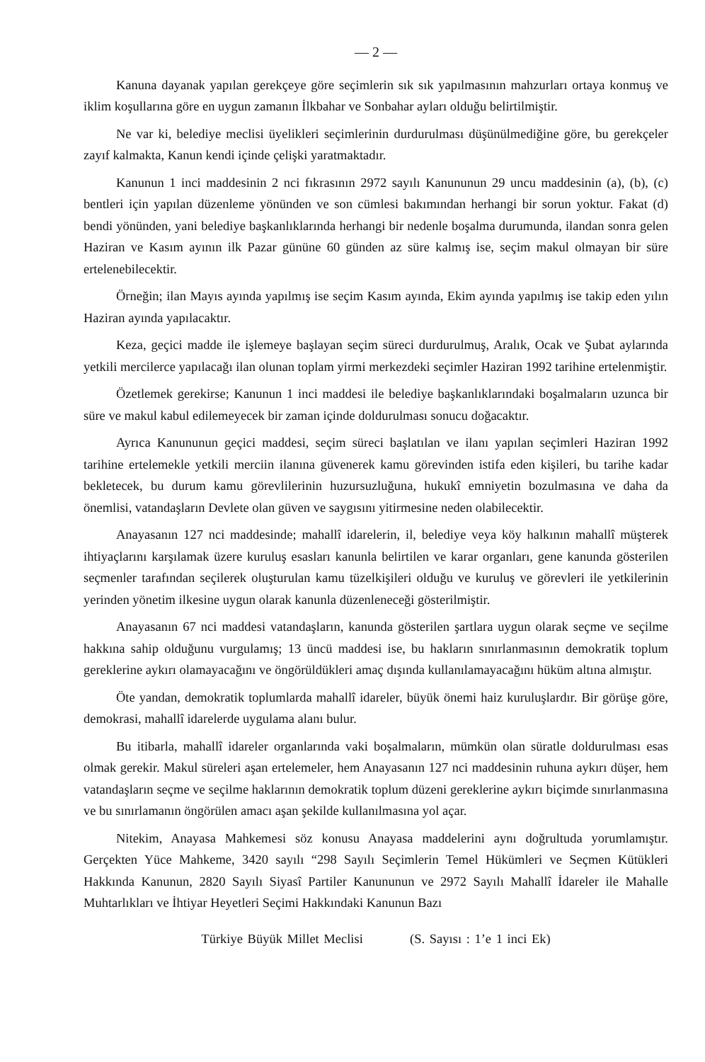— 2 —
Kanuna dayanak yapılan gerekçeye göre seçimlerin sık sık yapılmasının mahzurları ortaya konmuş ve iklim koşullarına göre en uygun zamanın İlkbahar ve Sonbahar ayları olduğu belirtilmiştir.
Ne var ki, belediye meclisi üyelikleri seçimlerinin durdurulması düşünülmediğine göre, bu gerekçeler zayıf kalmakta, Kanun kendi içinde çelişki yaratmaktadır.
Kanunun 1 inci maddesinin 2 nci fıkrasının 2972 sayılı Kanununun 29 uncu maddesinin (a), (b), (c) bentleri için yapılan düzenleme yönünden ve son cümlesi bakımından herhangi bir sorun yoktur. Fakat (d) bendi yönünden, yani belediye başkanlıklarında herhangi bir nedenle boşalma durumunda, ilandan sonra gelen Haziran ve Kasım ayının ilk Pazar gününe 60 günden az süre kalmış ise, seçim makul olmayan bir süre ertelenebilecektir.
Örneğin; ilan Mayıs ayında yapılmış ise seçim Kasım ayında, Ekim ayında yapılmış ise takip eden yılın Haziran ayında yapılacaktır.
Keza, geçici madde ile işlemeye başlayan seçim süreci durdurulmuş, Aralık, Ocak ve Şubat aylarında yetkili mercilerce yapılacağı ilan olunan toplam yirmi merkezdeki seçimler Haziran 1992 tarihine ertelenmiştir.
Özetlemek gerekirse; Kanunun 1 inci maddesi ile belediye başkanlıklarındaki boşalmaların uzunca bir süre ve makul kabul edilemeyecek bir zaman içinde doldurulması sonucu doğacaktır.
Ayrıca Kanununun geçici maddesi, seçim süreci başlatılan ve ilanı yapılan seçimleri Haziran 1992 tarihine ertelemekle yetkili merciin ilanına güvenerek kamu görevinden istifa eden kişileri, bu tarihe kadar bekletecek, bu durum kamu görevlilerinin huzursuzluğuna, hukukî emniyetin bozulmasına ve daha da önemlisi, vatandaşların Devlete olan güven ve saygısını yitirmesine neden olabilecektir.
Anayasanın 127 nci maddesinde; mahallî idarelerin, il, belediye veya köy halkının mahallî müşterek ihtiyaçlarını karşılamak üzere kuruluş esasları kanunla belirtilen ve karar organları, gene kanunda gösterilen seçmenler tarafından seçilerek oluşturulan kamu tüzelkişileri olduğu ve kuruluş ve görevleri ile yetkilerinin yerinden yönetim ilkesine uygun olarak kanunla düzenleneceği gösterilmiştir.
Anayasanın 67 nci maddesi vatandaşların, kanunda gösterilen şartlara uygun olarak seçme ve seçilme hakkına sahip olduğunu vurgulamış; 13 üncü maddesi ise, bu hakların sınırlanmasının demokratik toplum gereklerine aykırı olamayacağını ve öngörüldükleri amaç dışında kullanılamayacağını hüküm altına almıştır.
Öte yandan, demokratik toplumlarda mahallî idareler, büyük önemi haiz kuruluşlardır. Bir görüşe göre, demokrasi, mahallî idarelerde uygulama alanı bulur.
Bu itibarla, mahallî idareler organlarında vaki boşalmaların, mümkün olan süratle doldurulması esas olmak gerekir. Makul süreleri aşan ertelemeler, hem Anayasanın 127 nci maddesinin ruhuna aykırı düşer, hem vatandaşların seçme ve seçilme haklarının demokratik toplum düzeni gereklerine aykırı biçimde sınırlanmasına ve bu sınırlamanın öngörülen amacı aşan şekilde kullanılmasına yol açar.
Nitekim, Anayasa Mahkemesi söz konusu Anayasa maddelerini aynı doğrultuda yorumlamıştır. Gerçekten Yüce Mahkeme, 3420 sayılı “298 Sayılı Seçimlerin Temel Hükümleri ve Seçmen Kütükleri Hakkında Kanunun, 2820 Sayılı Siyasî Partiler Kanununun ve 2972 Sayılı Mahallî İdareler ile Mahalle Muhtarlıkları ve İhtiyar Heyetleri Seçimi Hakkındaki Kanunun Bazı
Türkiye Büyük Millet Meclisi (S. Sayısı : 1’e 1 inci Ek)